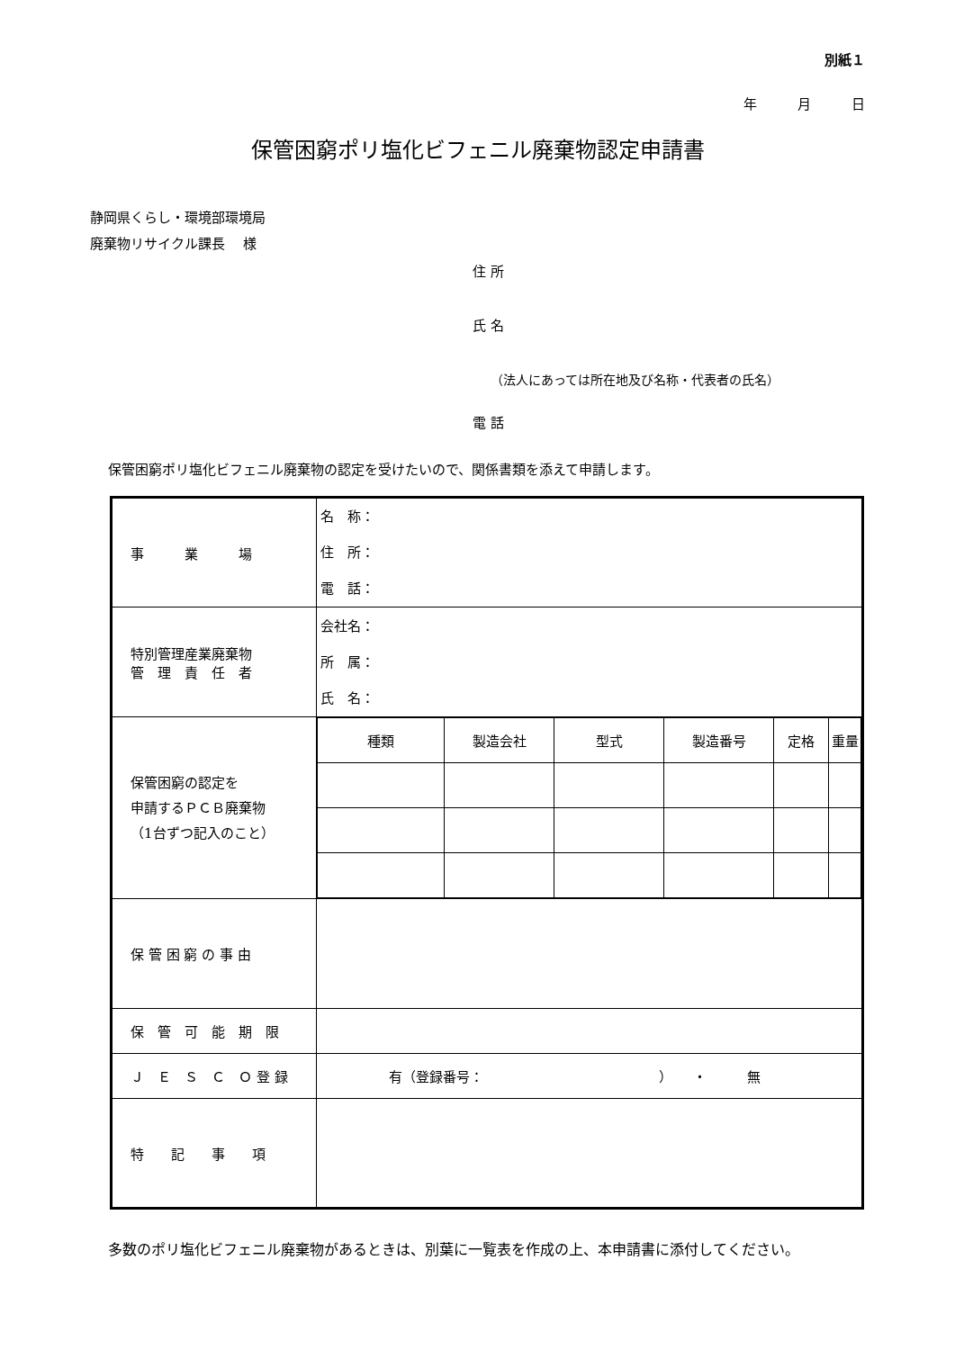別紙１
年　　　月　　　日
保管困窮ポリ塩化ビフェニル廃棄物認定申請書
静岡県くらし・環境部環境局
廃棄物リサイクル課長　 様
住 所
氏 名
（法人にあっては所在地及び名称・代表者の氏名）
電 話
保管困窮ポリ塩化ビフェニル廃棄物の認定を受けたいので、関係書類を添えて申請します。
| 事 業 場 | 名 称： 住 所： 電 話： |
| 特別管理産業廃棄物 管 理 責 任 者 | 会社名： 所 属： 氏 名： |
| 保管困窮の認定を 申請するＰＣＢ廃棄物 （1台ずつ記入のこと） | / 種類 / 製造会社 / 型式 / 製造番号 / 定格 / 重量 / |
| 保 管 困 窮 の 事 由 | |
| 保 管 可 能 期 限 | |
| Ｊ Ｅ Ｓ Ｃ Ｏ 登 録 | 有（登録番号： ） ・ 無 |
| 特 記 事 項 | |
多数のポリ塩化ビフェニル廃棄物があるときは、別葉に一覧表を作成の上、本申請書に添付してください。